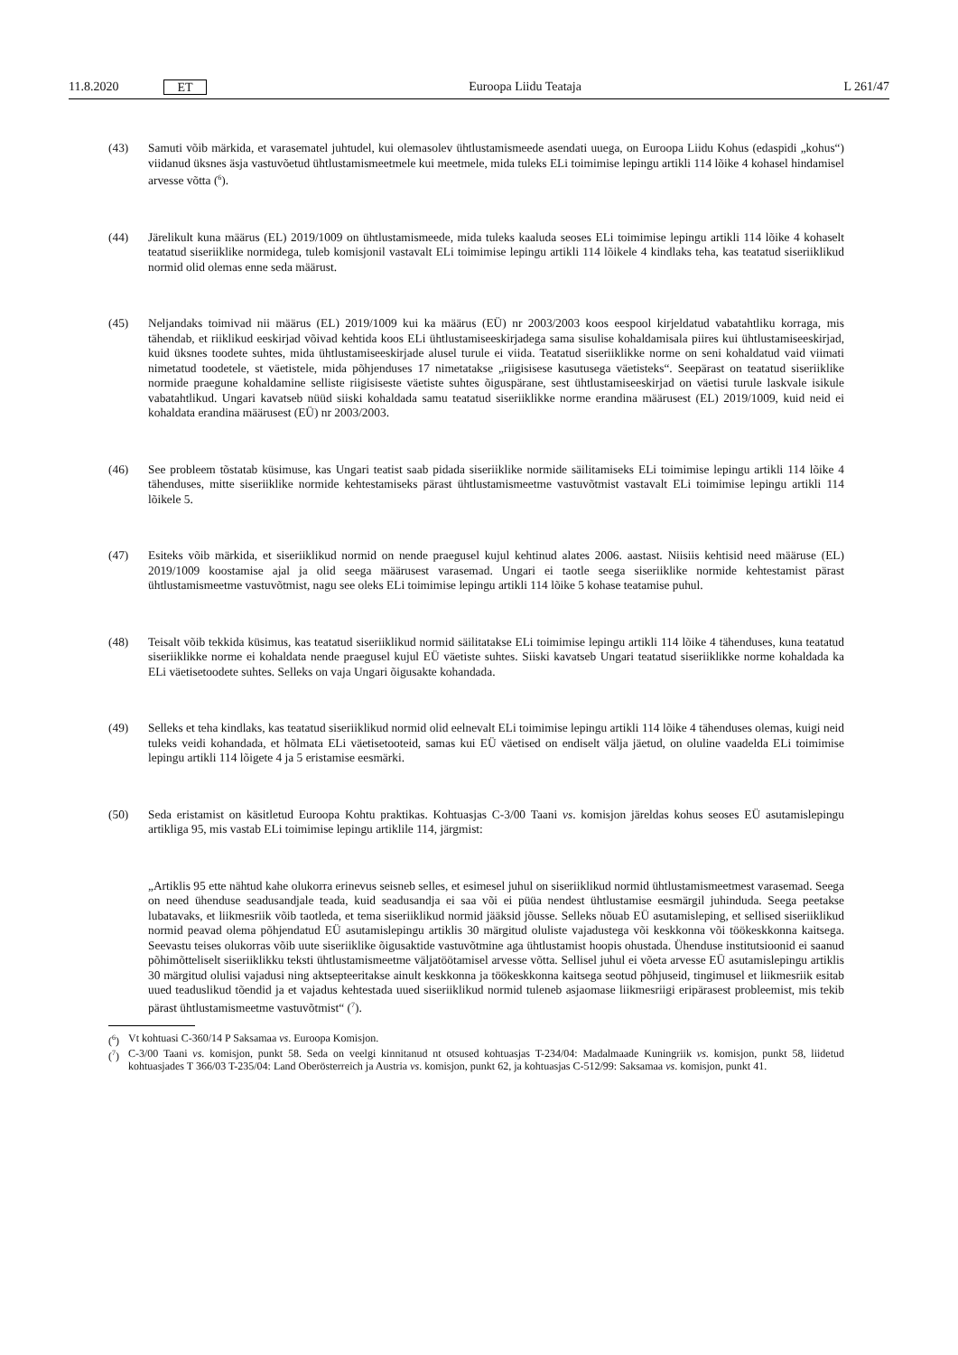11.8.2020 ET
Euroopa Liidu Teataja L 261/47
(43) Samuti võib märkida, et varasematel juhtudel, kui olemasolev ühtlustamismeede asendati uuega, on Euroopa Liidu Kohus (edaspidi „kohus“) viidanud üksnes äsja vastuvõetud ühtlustamismeetmele kui meetmele, mida tuleks ELi toimimise lepingu artikli 114 lõike 4 kohasel hindamisel arvesse võtta (<sup>6</sup>).
(44) Järelikult kuna määrus (EL) 2019/1009 on ühtlustamismeede, mida tuleks kaaluda seoses ELi toimimise lepingu artikli 114 lõike 4 kohaselt teatatud siseriiklike normidega, tuleb komisjonil vastavalt ELi toimimise lepingu artikli 114 lõikele 4 kindlaks teha, kas teatatud siseriiklikud normid olid olemas enne seda määrust.
(45) Neljandaks toimivad nii määrus (EL) 2019/1009 kui ka määrus (EÜ) nr 2003/2003 koos eespool kirjeldatud vabatahtliku korraga, mis tähendab, et riiklikud eeskirjad võivad kehtida koos ELi ühtlustamiseeskirjadega sama sisulise kohaldamisala piires kui ühtlustamiseeskirjad, kuid üksnes toodete suhtes, mida ühtlustamiseeskirjade alusel turule ei viida. Teatatud siseriiklikke norme on seni kohaldatud vaid viimati nimetatud toodetele, st väetistele, mida põhjenduses 17 nimetatakse „riigisisese kasutusega väetisteks“. Seepärast on teatatud siseriiklike normide praegune kohaldamine selliste riigisiseste väetiste suhtes õiguspärane, sest ühtlustamiseeskirjad on väetisi turule laskvale isikule vabatahtlikud. Ungari kavatseb nüüd siiski kohaldada samu teatatud siseriiklikke norme erandina määrusest (EL) 2019/1009, kuid neid ei kohaldata erandina määrusest (EÜ) nr 2003/2003.
(46) See probleem tõstatab küsimuse, kas Ungari teatist saab pidada siseriiklike normide säilitamiseks ELi toimimise lepingu artikli 114 lõike 4 tähenduses, mitte siseriiklike normide kehtestamiseks pärast ühtlustamismeetme vastuvõtmist vastavalt ELi toimimise lepingu artikli 114 lõikele 5.
(47) Esiteks võib märkida, et siseriiklikud normid on nende praegusel kujul kehtinud alates 2006. aastast. Niisiis kehtisid need määruse (EL) 2019/1009 koostamise ajal ja olid seega määrusest varasemad. Ungari ei taotle seega siseriiklike normide kehtestamist pärast ühtlustamismeetme vastuvõtmist, nagu see oleks ELi toimimise lepingu artikli 114 lõike 5 kohase teatamise puhul.
(48) Teisalt võib tekkida küsimus, kas teatatud siseriiklikud normid säilitatakse ELi toimimise lepingu artikli 114 lõike 4 tähenduses, kuna teatatud siseriiklikke norme ei kohaldata nende praegusel kujul EÜ väetiste suhtes. Siiski kavatseb Ungari teatatud siseriiklikke norme kohaldada ka ELi väetisetoodete suhtes. Selleks on vaja Ungari õigusakte kohandada.
(49) Selleks et teha kindlaks, kas teatatud siseriiklikud normid olid eelnevalt ELi toimimise lepingu artikli 114 lõike 4 tähenduses olemas, kuigi neid tuleks veidi kohandada, et hõlmata ELi väetisetooteid, samas kui EÜ väetised on endiselt välja jäetud, on oluline vaadelda ELi toimimise lepingu artikli 114 lõigete 4 ja 5 eristamise eesmärki.
(50) Seda eristamist on käsitletud Euroopa Kohtu praktikas. Kohtuasjas C-3/00 Taani vs. komisjon järeldas kohus seoses EÜ asutamislepingu artikliga 95, mis vastab ELi toimimise lepingu artiklile 114, järgmist:
„Artiklis 95 ette nähtud kahe olukorra erinevus seisneb selles, et esimesel juhul on siseriiklikud normid ühtlustamis­meetmest varasemad. Seega on need ühenduse seadusandjale teada, kuid seadusandja ei saa või ei püüa nendest ühtlustamise eesmärgil juhinduda. Seega peetakse lubatavaks, et liikmesriik võib taotleda, et tema siseriiklikud normid jääksid jõusse. Selleks nõuab EÜ asutamisleping, et sellised siseriiklikud normid peavad olema põhjendatud EÜ asutamislepingu artiklis 30 märgitud oluliste vajadustega või keskkonna või töökeskkonna kaitsega. Seevastu teises olukorras võib uute siseriiklike õigusaktide vastuvõtmine aga ühtlustamist hoopis ohustada. Ühenduse institutsioonid ei saanud põhimõtteliselt siseriiklikku teksti ühtlustamismeetme väljatöötamisel arvesse võtta. Sellisel juhul ei võeta arvesse EÜ asutamislepingu artiklis 30 märgitud olulisi vajadusi ning aktsepteeritakse ainult keskkonna ja töökeskkonna kaitsega seotud põhjuseid, tingimusel et liikmesriik esitab uued teaduslikud tõendid ja et vajadus kehtestada uued siseriiklikud normid tuleneb asjaomase liikmesriigi eripärasest probleemist, mis tekib pärast ühtlustamismeetme vastuvõtmist“ (<sup>7</sup>).
(<sup>6</sup>) Vt kohtuasi C-360/14 P Saksamaa vs. Euroopa Komisjon.
(<sup>7</sup>) C-3/00 Taani vs. komisjon, punkt 58. Seda on veelgi kinnitanud nt otsused kohtuasjas T-234/04: Madalmaade Kuningriik vs. komisjon, punkt 58, liidetud kohtuasjades T 366/03 T-235/04: Land Oberösterreich ja Austria vs. komisjon, punkt 62, ja kohtuasjas C-512/99: Saksamaa vs. komisjon, punkt 41.